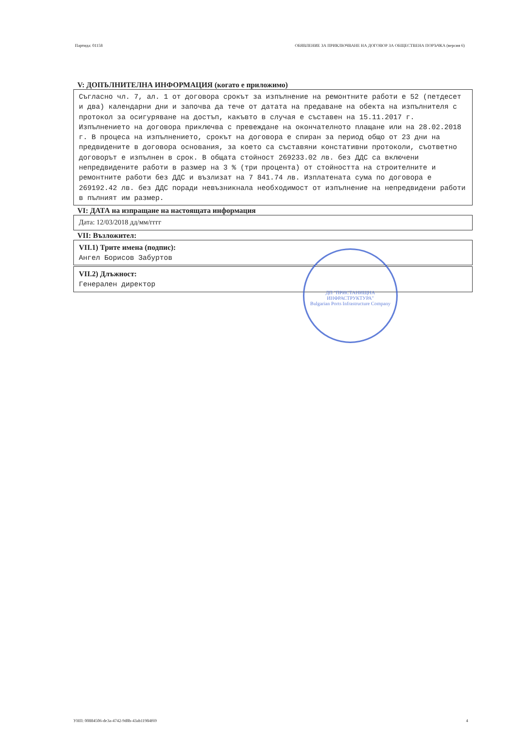Партида: 01158 ОБЯВЛЕНИЕ ЗА ПРИКЛЮЧВАНЕ НА ДОГОВОР ЗА ОБЩЕСТВЕНА ПОРЪЧКА (версия 6)
V: ДОПЪЛНИТЕЛНА ИНФОРМАЦИЯ (когато е приложимо)
Съгласно чл. 7, ал. 1 от договора срокът за изпълнение на ремонтните работи е 52 (петдесет и два) календарни дни и започва да тече от датата на предаване на обекта на изпълнителя с протокол за осигуряване на достъп, какъвто в случая е съставен на 15.11.2017 г. Изпълнението на договора приключва с превеждане на окончателното плащане или на 28.02.2018 г. В процеса на изпълнението, срокът на договора е спиран за период общо от 23 дни на предвидените в договора основания, за което са съставяни констативни протоколи, съответно договорът е изпълнен в срок. В общата стойност 269233.02 лв. без ДДС са включени непредвидените работи в размер на 3 % (три процента) от стойността на строителните и ремонтните работи без ДДС и възлизат на 7 841.74 лв. Изплатената сума по договора е 269192.42 лв. без ДДС поради невъзникнала необходимост от изпълнение на непредвидени работи в пълният им размер.
VI: ДАТА на изпращане на настоящата информация
Дата: 12/03/2018 дд/мм/гггг
VII: Възложител:
VII.1) Трите имена (подпис):
Ангел Борисов Забуртов
VII.2) Длъжност:
Генерален директор
ДП "ПРИСТАНИЩНА ИНФРАСТРУКТУРА"
Bulgarian Ports Infrastructure Company
УНП: 00884506-de3a-4742-9d8b-43ab11984f69 4